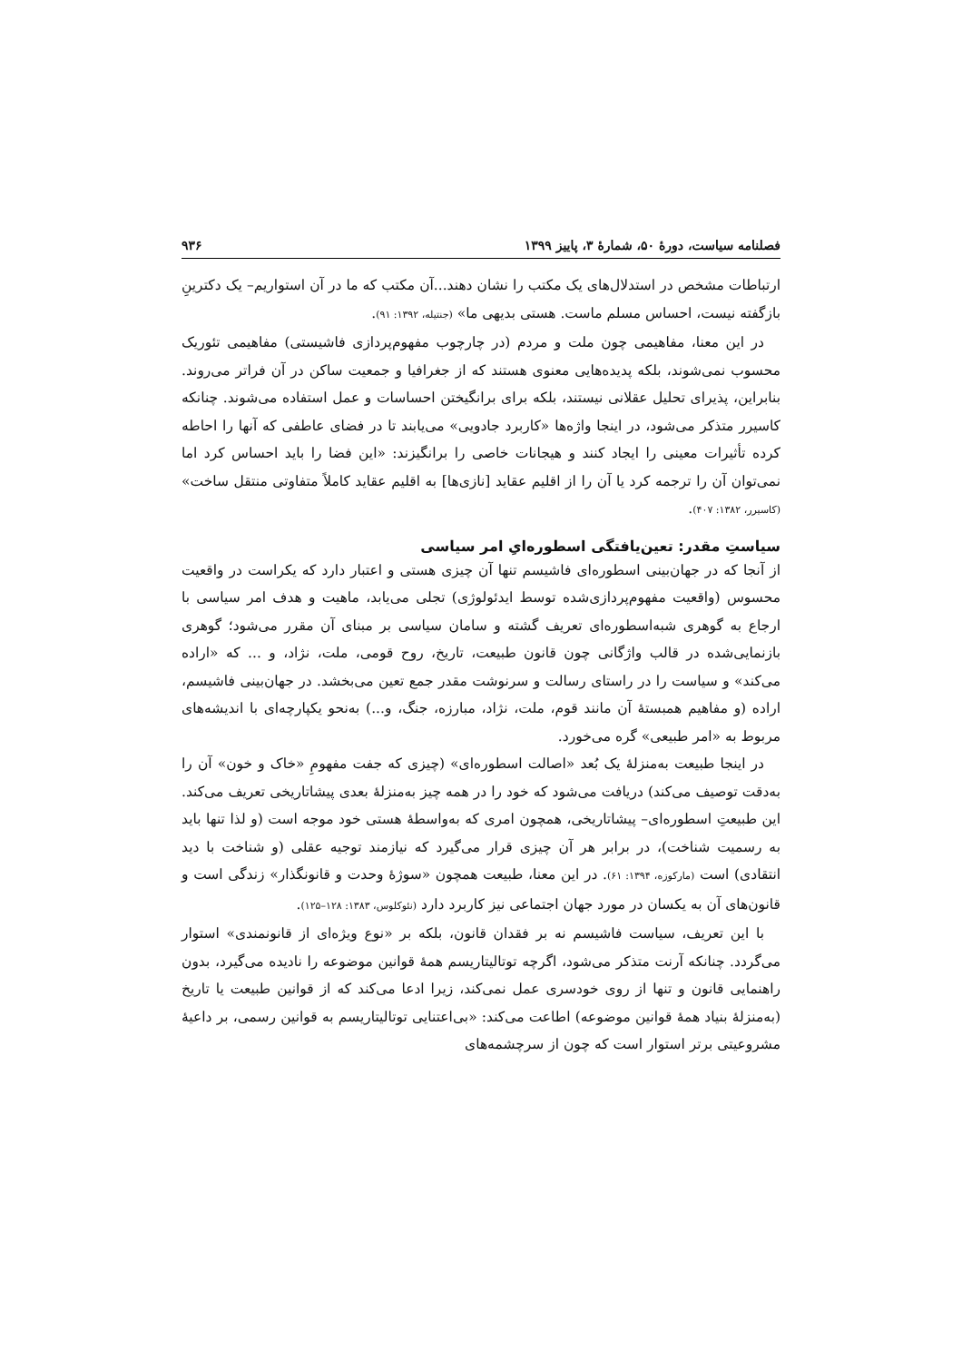فصلنامه سیاست، دورهٔ ۵۰، شمارهٔ ۳، پاییز ۱۳۹۹ ۹۳۶
ارتباطات مشخص در استدلال‌های یک مکتب را نشان دهند...آن مکتب که ما در آن استواریم– یک دکترینِ بازگفته نیست، احساس مسلم ماست. هستی بدیهی ما» (جنتیله، ۱۳۹۲: ۹۱).
در این معنا، مفاهیمی چون ملت و مردم (در چارچوب مفهوم‌پردازی فاشیستی) مفاهیمی تئوریک محسوب نمی‌شوند، بلکه پدیده‌هایی معنوی هستند که از جغرافیا و جمعیت ساکن در آن فراتر می‌روند. بنابراین، پذیرای تحلیل عقلانی نیستند، بلکه برای برانگیختن احساسات و عمل استفاده می‌شوند. چنانکه کاسیرر متذکر می‌شود، در اینجا واژه‌ها «کاربرد جادویی» می‌یابند تا در فضای عاطفی که آنها را احاطه کرده تأثیرات معینی را ایجاد کنند و هیجانات خاصی را برانگیزند: «این فضا را باید احساس کرد اما نمی‌توان آن را ترجمه کرد یا آن را از اقلیم عقاید [نازی‌ها] به اقلیم عقاید کاملاً متفاوتی منتقل ساخت» (کاسیرر، ۱۳۸۲: ۴۰۷).
سیاستِ مقدر: تعین‌یافتگی اسطوره‌ایِ امر سیاسی
از آنجا که در جهان‌بینی اسطوره‌ای فاشیسم تنها آن چیزی هستی و اعتبار دارد که یکراست در واقعیت محسوس (واقعیت مفهوم‌پردازی‌شده توسط ایدئولوژی) تجلی می‌یابد، ماهیت و هدف امر سیاسی با ارجاع به گوهری شبه‌اسطوره‌ای تعریف گشته و سامان سیاسی بر مبنای آن مقرر می‌شود؛ گوهری بازنمایی‌شده در قالب واژگانی چون قانون طبیعت، تاریخ، روح قومی، ملت، نژاد، و ... که «اراده می‌کند» و سیاست را در راستای رسالت و سرنوشت مقدر جمع تعین می‌بخشد. در جهان‌بینی فاشیسم، اراده (و مفاهیم همبستهٔ آن مانند قوم، ملت، نژاد، مبارزه، جنگ، و...) به‌نحو یکپارچه‌ای با اندیشه‌های مربوط به «امر طبیعی» گره می‌خورد.
در اینجا طبیعت به‌منزلهٔ یک بُعد «اصالت اسطوره‌ای» (چیزی که جفت مفهومِ «خاک و خون» آن را به‌دقت توصیف می‌کند) دریافت می‌شود که خود را در همه چیز به‌منزلهٔ بعدی پیشاتاریخی تعریف می‌کند. این طبیعتِ اسطوره‌ای– پیشاتاریخی، همچون امری که به‌واسطهٔ هستی خود موجه است (و لذا تنها باید به رسمیت شناخت)، در برابر هر آن چیزی قرار می‌گیرد که نیازمند توجیه عقلی (و شناخت با دید انتقادی) است (مارکوزه، ۱۳۹۴: ۶۱). در این معنا، طبیعت همچون «سوژهٔ وحدت و قانونگذار» زندگی است و قانون‌های آن به یکسان در مورد جهان اجتماعی نیز کاربرد دارد (نئوکلوس، ۱۳۸۳: ۱۲۸–۱۲۵).
با این تعریف، سیاست فاشیسم نه بر فقدان قانون، بلکه بر «نوع ویژه‌ای از قانونمندی» استوار می‌گردد. چنانکه آرنت متذکر می‌شود، اگرچه توتالیتاریسم همهٔ قوانین موضوعه را نادیده می‌گیرد، بدون راهنمایی قانون و تنها از روی خودسری عمل نمی‌کند، زیرا ادعا می‌کند که از قوانین طبیعت یا تاریخ (به‌منزلهٔ بنیاد همهٔ قوانین موضوعه) اطاعت می‌کند: «بی‌اعتنایی توتالیتاریسم به قوانین رسمی، بر داعیهٔ مشروعیتی برتر استوار است که چون از سرچشمه‌های